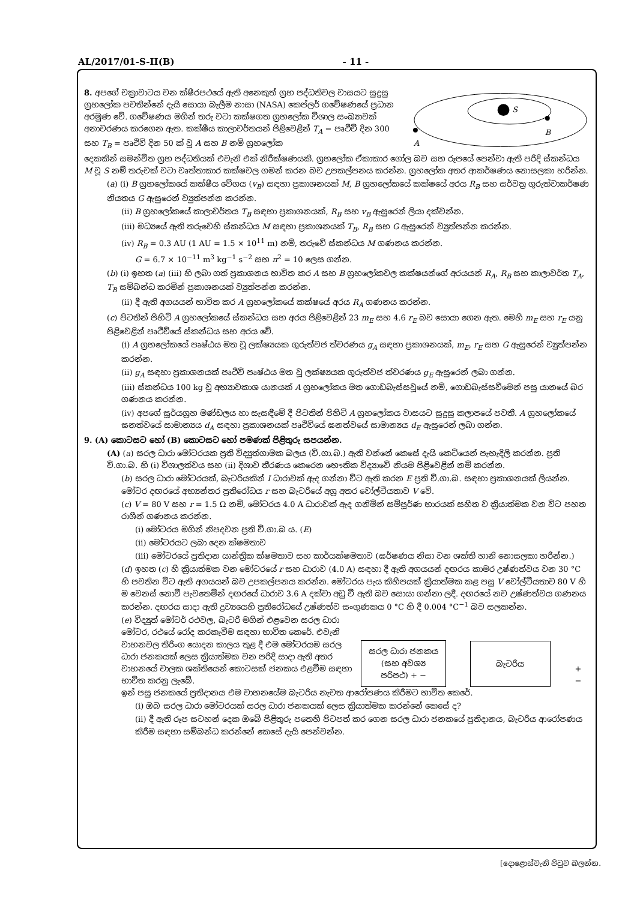AL/2017/01-S-II(B) - 11 -
8. අපගේ චක්‍රාවාටය වන ක්ෂීරපථයේ ඇති අනෙකුත් ග්‍රහ පද්ධතිවල වාසයට සුදුසු ග්‍රහලෝක පවතින්නේ දැයි සොයා බැලීම නාසා (NASA) කෙප්ලර් ගවේෂණයේ ප්‍රධාන අරමුණ වේ. ගවේෂණය මගින් තරු වටා කක්ෂගත ග්‍රහලෝක විශාල සංඛ්‍යාවක් අනාවරණය කරගෙන ඇත. කක්ෂීය කාලාවර්තයන් පිළිවෙළින් T<sub>A</sub> = පෘථිවි දින 300 සහ T<sub>B</sub> = පෘථිවි දින 50 ක් වූ A සහ B නම් ග්‍රහලෝක
S
A
B
දෙකකින් සමන්විත ග්‍රහ පද්ධතියක් එවැනි එක් නිරීක්ෂණයකි. ග්‍රහලෝක ඒකාකාර ගෝල බව සහ රූපයේ පෙන්වා ඇති පරිදි ස්කන්ධය M වූ S නම් තරුවක් වටා වෘත්තාකාර කක්ෂවල ගමන් කරන බව උපකල්පනය කරන්න. ග්‍රහලෝක අතර ආකර්ෂණය නොසලකා හරින්න.
(a) (i) B ග්‍රහලෝකයේ කක්ෂීය වේගය (v<sub>B</sub>) සඳහා ප්‍රකාශනයක් M, B ග්‍රහලෝකයේ කක්ෂයේ අරය R<sub>B</sub> සහ සර්වත්‍ර ගුරුත්වාකර්ෂණ නියතය G ඇසුරෙන් ව්‍යුත්පන්න කරන්න.
(ii) B ග්‍රහලෝකයේ කාලාවර්තය T<sub>B</sub> සඳහා ප්‍රකාශනයක්, R<sub>B</sub> සහ v<sub>B</sub> ඇසුරෙන් ලියා දක්වන්න.
(iii) මධ්‍යයේ ඇති තරුවෙහි ස්කන්ධය M සඳහා ප්‍රකාශනයක් T<sub>B</sub>, R<sub>B</sub> සහ G ඇසුරෙන් ව්‍යුත්පන්න කරන්න.
(iv) R<sub>B</sub> = 0.3 AU (1 AU = 1.5 × 10<sup>11</sup> m) නම්, තරුවේ ස්කන්ධය M ගණනය කරන්න.
G = 6.7 × 10<sup>−11</sup> m<sup>3</sup> kg<sup>−1</sup> s<sup>−2</sup> සහ π<sup>2</sup> = 10 ලෙස ගන්න.
(b) (i) ඉහත (a) (iii) හි ලබා ගත් ප්‍රකාශනය භාවිත කර A සහ B ග්‍රහලෝකවල කක්ෂයන්ගේ අරයයන් R<sub>A</sub>, R<sub>B</sub> සහ කාලාවර්ත T<sub>A</sub>, T<sub>B</sub> සම්බන්ධ කරමින් ප්‍රකාශනයක් ව්‍යුත්පන්න කරන්න.
(ii) දී ඇති අගයයන් භාවිත කර A ග්‍රහලෝකයේ කක්ෂයේ අරය R<sub>A</sub> ගණනය කරන්න.
(c) පිටතින් පිහිටි A ග්‍රහලෝකයේ ස්කන්ධය සහ අරය පිළිවෙළින් 23 m<sub>E</sub> සහ 4.6 r<sub>E</sub> බව සොයා ගෙන ඇත. මෙහි m<sub>E</sub> සහ r<sub>E</sub> යනු පිළිවෙළින් පෘථිවියේ ස්කන්ධය සහ අරය වේ.
(i) A ග්‍රහලෝකයේ පෘෂ්ඨය මත වූ ලක්ෂ්‍යයක ගුරුත්වජ ත්වරණය g<sub>A</sub> සඳහා ප්‍රකාශනයක්, m<sub>E</sub>, r<sub>E</sub> සහ G ඇසුරෙන් ව්‍යුත්පන්න කරන්න.
(ii) g<sub>A</sub> සඳහා ප්‍රකාශනයක් පෘථිවි පෘෂ්ඨය මත වූ ලක්ෂ්‍යයක ගුරුත්වජ ත්වරණය g<sub>E</sub> ඇසුරෙන් ලබා ගන්න.
(iii) ස්කන්ධය 100 kg වූ අභ්‍යාවකාශ යානයක් A ග්‍රහලෝකය මත ගොඩබැස්සවූයේ නම්, ගොඩබැස්සවීමෙන් පසු යානයේ බර ගණනය කරන්න.
(iv) අපගේ සූර්යග්‍රහ මණ්ඩලය හා සැසඳීමේ දී පිටතින් පිහිටි A ග්‍රහලෝකය වාසයට සුදුසු කලාපයේ පවතී. A ග්‍රහලෝකයේ ඝනත්වයේ සාමාන්‍යය d<sub>A</sub> සඳහා ප්‍රකාශනයක් පෘථිවියේ ඝනත්වයේ සාමාන්‍යය d<sub>E</sub> ඇසුරෙන් ලබා ගන්න.
9. (A) කොටසට හෝ (B) කොටසට හෝ පමණක් පිළිතුරු සපයන්න.
(A) (a) සරල ධාරා මෝටරයක ප්‍රති විද්‍යුත්ගාමක බලය (වි.ගා.බ.) ඇති වන්නේ කෙසේ දැයි කෙටියෙන් පැහැදිලි කරන්න. ප්‍රති වි.ගා.බ. හි (i) විශාලත්වය සහ (ii) දිශාව තීරණය කෙරෙන භෞතික විද්‍යාවේ නියම පිළිවෙළින් නම් කරන්න.
(b) සරල ධාරා මෝටරයක්, බැටරියකින් I ධාරාවක් ඇද ගන්නා විට ඇති කරන E ප්‍රති වි.ගා.බ. සඳහා ප්‍රකාශනයක් ලියන්න. මෝටර දඟරයේ අභ්‍යන්තර ප්‍රතිරෝධය r සහ බැටරියේ අග්‍ර අතර වෝල්ටීයතාව V වේ.
(c) V = 80 V සහ r = 1.5 Ω නම්, මෝටරය 4.0 A ධාරාවක් ඇද ගනිමින් සම්පූර්ණ භාරයක් සහිත ව ක්‍රියාත්මක වන විට පහත රාශීන් ගණනය කරන්න.
(i) මෝටරය මගින් නිපදවන ප්‍රති වි.ගා.බ ය. (E)
(ii) මෝටරයට ලබා දෙන ක්ෂමතාව
(iii) මෝටරයේ ප්‍රතිදාන යාන්ත්‍රික ක්ෂමතාව සහ කාර්යක්ෂමතාව (ඝර්ෂණය නිසා වන ශක්ති හානි නොසලකා හරින්න.)
(d) ඉහත (c) හි ක්‍රියාත්මක වන මෝටරයේ r සහ ධාරාව (4.0 A) සඳහා දී ඇති අගයයන් දඟරය කාමර උෂ්ණත්වය වන 30 °C හි පවතින විට ඇති අගයයන් බව උපකල්පනය කරන්න. මෝටරය පැය කිහිපයක් ක්‍රියාත්මක කළ පසු V වෝල්ටීයතාව 80 V හි ම වෙනස් නොවී පැවතෙමින් දඟරයේ ධාරාව 3.6 A දක්වා අඩු වී ඇති බව සොයා ගන්නා ලදී. දඟරයේ නව උෂ්ණත්වය ගණනය කරන්න. දඟරය සාදා ඇති ද්‍රව්‍යයෙහි ප්‍රතිරෝධයේ උෂ්ණත්ව සංගුණකය 0 °C හි දී 0.004 °C<sup>−1</sup> බව සලකන්න.
(e) විද්‍යුත් මෝටර් රථවල, බැටරි මගින් එළවෙන සරල ධාරා මෝටර, රථයේ රෝද කරකැවීම සඳහා භාවිත කෙරේ. එවැනි වාහනවල තිරිංග යොදන කාලය තුළ දී එම මෝටරයම සරල ධාරා ජනකයක් ලෙස ක්‍රියාත්මක වන පරිදි සාදා ඇති අතර වාහනයේ චාලක ශක්තියෙන් කොටසක් ජනකය එළවීම සඳහා භාවිත කරනු ලැබේ.
සරල ධාරා ජනකය (සහ අවශ්‍ය පරිපථ) + −
බැටරිය
+ −
ඉන් පසු ජනකයේ ප්‍රතිදානය එම වාහනයේම බැටරිය නැවත ආරෝපණය කිරීමට භාවිත කෙරේ.
(i) ඔබ සරල ධාරා මෝටරයක් සරල ධාරා ජනකයක් ලෙස ක්‍රියාත්මක කරන්නේ කෙසේ ද?
(ii) දී ඇති රූප සටහන් දෙක ඔබේ පිළිතුරු පතෙහි පිටපත් කර ගෙන සරල ධාරා ජනකයේ ප්‍රතිදානය, බැටරිය ආරෝපණය කිරීම සඳහා සම්බන්ධ කරන්නේ කෙසේ දැයි පෙන්වන්න.
[දොළොස්වැනි පිටුව බලන්න.